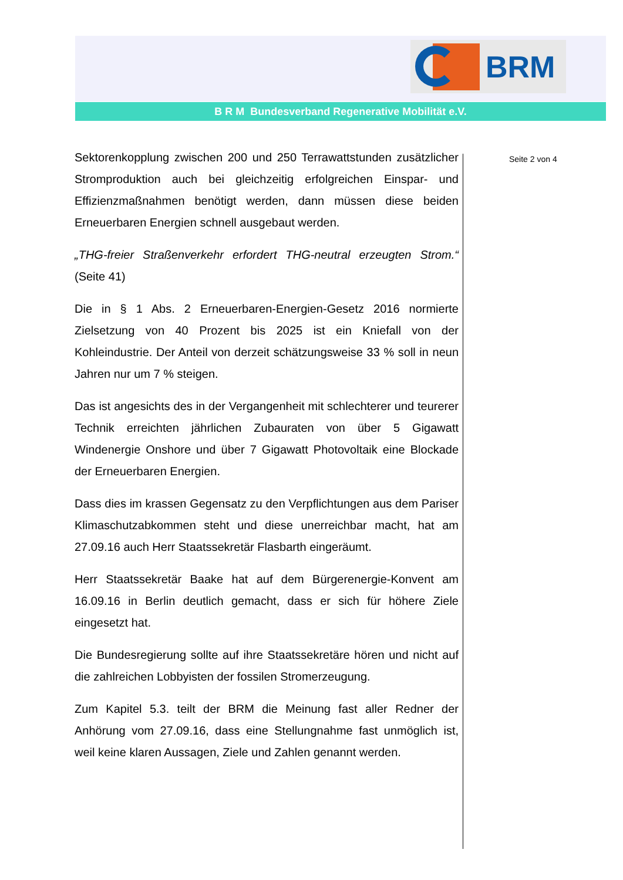BRM
B R M Bundesverband Regenerative Mobilität e.V.
Seite 2 von 4
Sektorenkopplung zwischen 200 und 250 Terrawattstunden zusätzlicher Stromproduktion auch bei gleichzeitig erfolgreichen Einspar- und Effizienzmaßnahmen benötigt werden, dann müssen diese beiden Erneuerbaren Energien schnell ausgebaut werden.
„THG-freier Straßenverkehr erfordert THG-neutral erzeugten Strom.“ (Seite 41)
Die in § 1 Abs. 2 Erneuerbaren-Energien-Gesetz 2016 normierte Zielsetzung von 40 Prozent bis 2025 ist ein Kniefall von der Kohleindustrie. Der Anteil von derzeit schätzungsweise 33 % soll in neun Jahren nur um 7 % steigen.
Das ist angesichts des in der Vergangenheit mit schlechterer und teurerer Technik erreichten jährlichen Zubauraten von über 5 Gigawatt Windenergie Onshore und über 7 Gigawatt Photovoltaik eine Blockade der Erneuerbaren Energien.
Dass dies im krassen Gegensatz zu den Verpflichtungen aus dem Pariser Klimaschutzabkommen steht und diese unerreichbar macht, hat am 27.09.16 auch Herr Staatssekretär Flasbarth eingeräumt.
Herr Staatssekretär Baake hat auf dem Bürgerenergie-Konvent am 16.09.16 in Berlin deutlich gemacht, dass er sich für höhere Ziele eingesetzt hat.
Die Bundesregierung sollte auf ihre Staatssekretäre hören und nicht auf die zahlreichen Lobbyisten der fossilen Stromerzeugung.
Zum Kapitel 5.3. teilt der BRM die Meinung fast aller Redner der Anhörung vom 27.09.16, dass eine Stellungnahme fast unmöglich ist, weil keine klaren Aussagen, Ziele und Zahlen genannt werden.